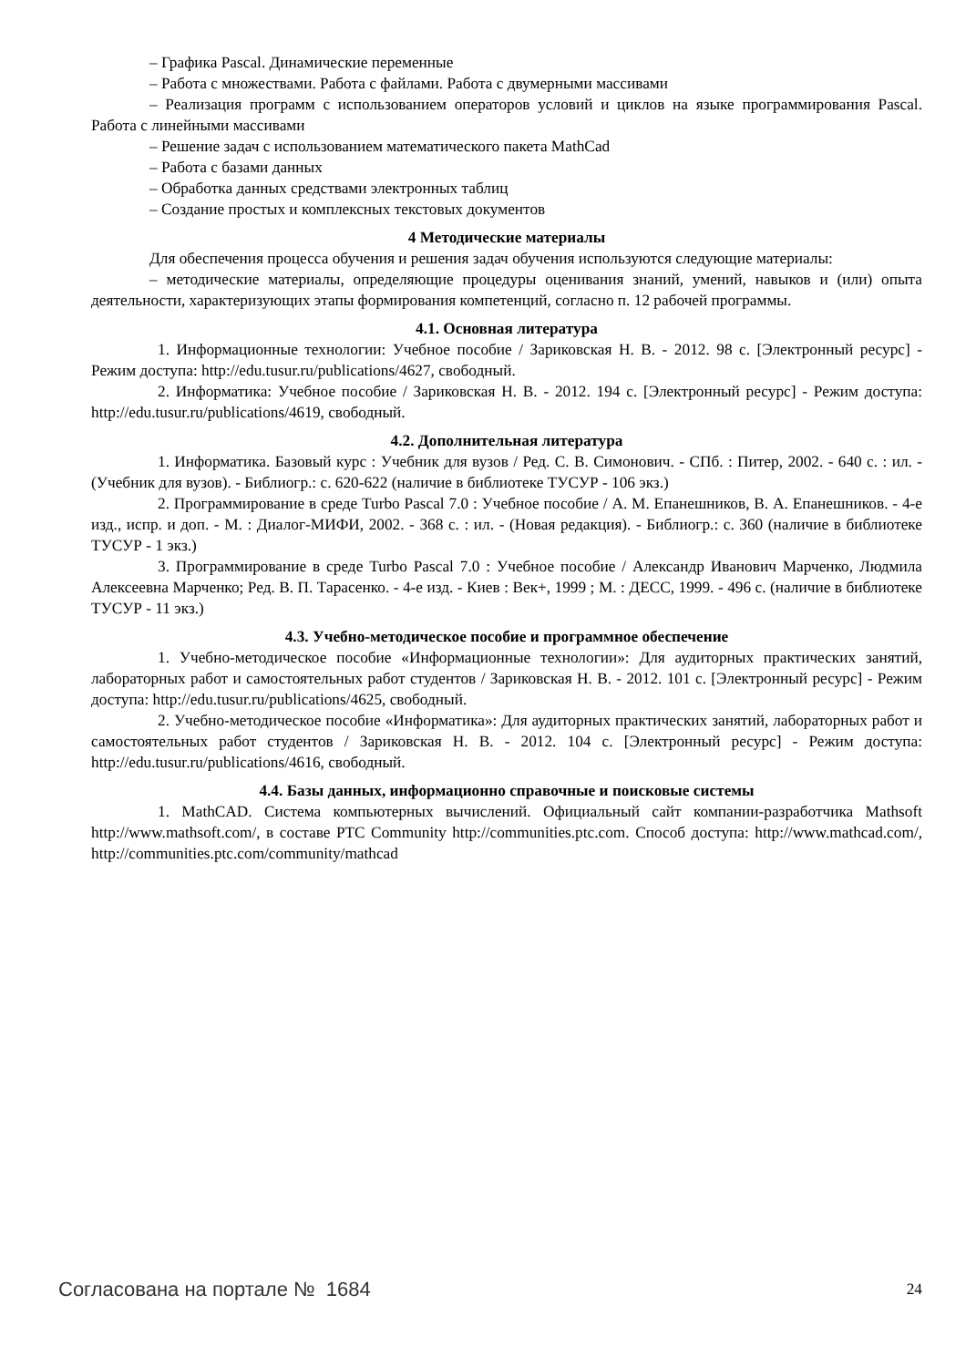– Графика Pascal. Динамические переменные
– Работа с множествами. Работа с файлами. Работа с двумерными массивами
– Реализация программ с использованием операторов условий и циклов на языке программирования Pascal. Работа с линейными массивами
– Решение задач с использованием математического пакета MathCad
– Работа с базами данных
– Обработка данных средствами электронных таблиц
– Создание простых и комплексных текстовых документов
4 Методические материалы
Для обеспечения процесса обучения и решения задач обучения используются следующие материалы:
– методические материалы, определяющие процедуры оценивания знаний, умений, навыков и (или) опыта деятельности, характеризующих этапы формирования компетенций, согласно п. 12 рабочей программы.
4.1. Основная литература
1. Информационные технологии: Учебное пособие / Зариковская Н. В. - 2012. 98 с. [Электронный ресурс] - Режим доступа: http://edu.tusur.ru/publications/4627, свободный.
2. Информатика: Учебное пособие / Зариковская Н. В. - 2012. 194 с. [Электронный ресурс] - Режим доступа: http://edu.tusur.ru/publications/4619, свободный.
4.2. Дополнительная литература
1. Информатика. Базовый курс : Учебник для вузов / Ред. С. В. Симонович. - СПб. : Питер, 2002. - 640 с. : ил. - (Учебник для вузов). - Библиогр.: с. 620-622 (наличие в библиотеке ТУСУР - 106 экз.)
2. Программирование в среде Turbo Pascal 7.0 : Учебное пособие / А. М. Епанешников, В. А. Епанешников. - 4-е изд., испр. и доп. - М. : Диалог-МИФИ, 2002. - 368 с. : ил. - (Новая редакция). - Библиогр.: с. 360 (наличие в библиотеке ТУСУР - 1 экз.)
3. Программирование в среде Turbo Pascal 7.0 : Учебное пособие / Александр Иванович Марченко, Людмила Алексеевна Марченко; Ред. В. П. Тарасенко. - 4-е изд. - Киев : Век+, 1999 ; М. : ДЕСС, 1999. - 496 с. (наличие в библиотеке ТУСУР - 11 экз.)
4.3. Учебно-методическое пособие и программное обеспечение
1. Учебно-методическое пособие «Информационные технологии»: Для аудиторных практических занятий, лабораторных работ и самостоятельных работ студентов / Зариковская Н. В. - 2012. 101 с. [Электронный ресурс] - Режим доступа: http://edu.tusur.ru/publications/4625, свободный.
2. Учебно-методическое пособие «Информатика»: Для аудиторных практических занятий, лабораторных работ и самостоятельных работ студентов / Зариковская Н. В. - 2012. 104 с. [Электронный ресурс] - Режим доступа: http://edu.tusur.ru/publications/4616, свободный.
4.4. Базы данных, информационно справочные и поисковые системы
1. MathCAD. Система компьютерных вычислений. Официальный сайт компании-разработчика Mathsoft http://www.mathsoft.com/, в составе PTC Community http://communities.ptc.com. Способ доступа: http://www.mathcad.com/, http://communities.ptc.com/community/mathcad
Согласована на портале № 1684 24